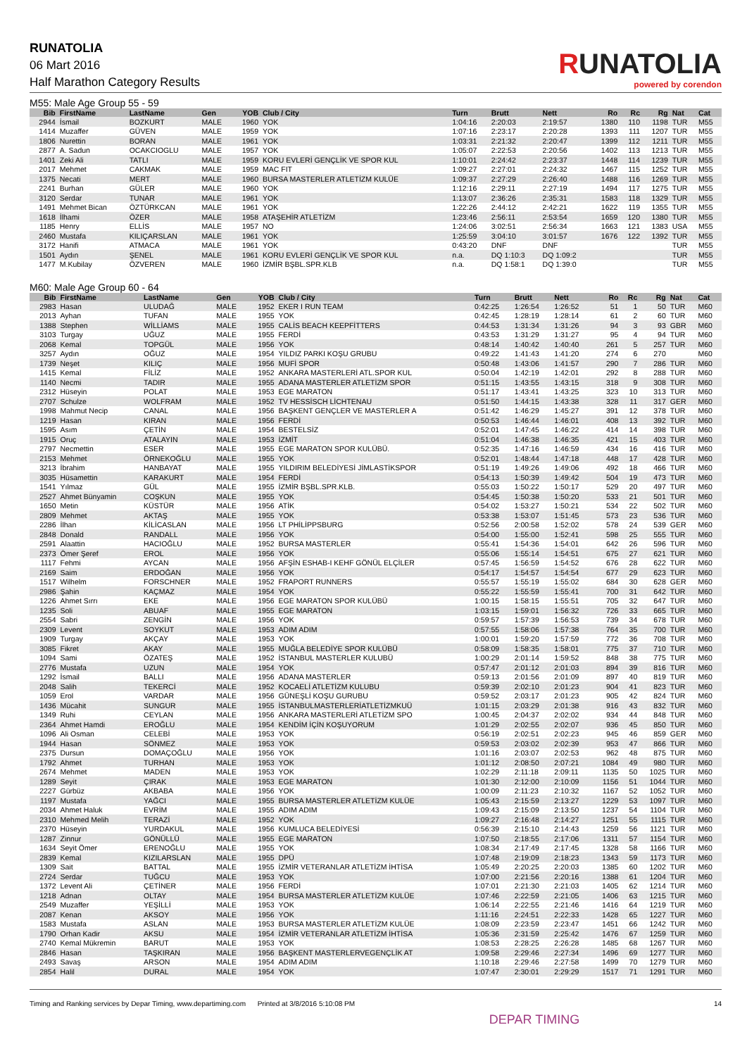RUNATOLIA
06 Mart 2016
Half Marathon Category Results
RUNATOLIA
powered by corendon
M55: Male Age Group 55 - 59
| Bib | FirstName | LastName | Gen | YOB | Club / City | Turn | Brutt | Nett | Ro | Rc | Rg | Nat | Cat |
| --- | --- | --- | --- | --- | --- | --- | --- | --- | --- | --- | --- | --- | --- |
| 2944 | İsmail | BOZKURT | MALE | 1960 | YOK | 1:04:16 | 2:20:03 | 2:19:57 | 1380 | 110 | 1198 | TUR | M55 |
| 1414 | Muzaffer | GÜVEN | MALE | 1959 | YOK | 1:07:16 | 2:23:17 | 2:20:28 | 1393 | 111 | 1207 | TUR | M55 |
| 1806 | Nurettin | BORAN | MALE | 1961 | YOK | 1:03:31 | 2:21:32 | 2:20:47 | 1399 | 112 | 1211 | TUR | M55 |
| 2877 | A. Sadun | OCAKCIOGLU | MALE | 1957 | YOK | 1:05:07 | 2:22:53 | 2:20:56 | 1402 | 113 | 1213 | TUR | M55 |
| 1401 | Zeki Ali | TATLI | MALE | 1959 | KORU EVLERİ GENÇLİK VE SPOR KUL | 1:10:01 | 2:24:42 | 2:23:37 | 1448 | 114 | 1239 | TUR | M55 |
| 2017 | Mehmet | CAKMAK | MALE | 1959 | MAC FIT | 1:09:27 | 2:27:01 | 2:24:32 | 1467 | 115 | 1252 | TUR | M55 |
| 1375 | Necati | MERT | MALE | 1960 | BURSA MASTERLER ATLETİZM KULÜE | 1:09:37 | 2:27:29 | 2:26:40 | 1488 | 116 | 1269 | TUR | M55 |
| 2241 | Burhan | GÜLER | MALE | 1960 | YOK | 1:12:16 | 2:29:11 | 2:27:19 | 1494 | 117 | 1275 | TUR | M55 |
| 3120 | Serdar | TUNAR | MALE | 1961 | YOK | 1:13:07 | 2:36:26 | 2:35:31 | 1583 | 118 | 1329 | TUR | M55 |
| 1491 | Mehmet Bican | ÖZTÜRKCAN | MALE | 1961 | YOK | 1:22:26 | 2:44:12 | 2:42:21 | 1622 | 119 | 1355 | TUR | M55 |
| 1618 | İlhami | ÖZER | MALE | 1958 | ATAŞEHİR ATLETİZM | 1:23:46 | 2:56:11 | 2:53:54 | 1659 | 120 | 1380 | TUR | M55 |
| 1185 | Henry | ELLİS | MALE | 1957 | NO | 1:24:06 | 3:02:51 | 2:56:34 | 1663 | 121 | 1383 | USA | M55 |
| 2460 | Mustafa | KILIÇARSLAN | MALE | 1961 | YOK | 1:25:59 | 3:04:10 | 3:01:57 | 1676 | 122 | 1392 | TUR | M55 |
| 3172 | Hanifi | ATMACA | MALE | 1961 | YOK | 0:43:20 | DNF | DNF | | | | TUR | M55 |
| 1501 | Aydın | ŞENEL | MALE | 1961 | KORU EVLERİ GENÇLİK VE SPOR KUL | n.a. | DQ 1:10:3 | DQ 1:09:2 | | | | TUR | M55 |
| 1477 | M.Kubilay | ÖZVEREN | MALE | 1960 | İZMİR BŞBL.SPR.KLB | n.a. | DQ 1:58:1 | DQ 1:39:0 | | | | TUR | M55 |
M60: Male Age Group 60 - 64
| Bib | FirstName | LastName | Gen | YOB | Club / City | Turn | Brutt | Nett | Ro | Rc | Rg | Nat | Cat |
| --- | --- | --- | --- | --- | --- | --- | --- | --- | --- | --- | --- | --- | --- |
| 2983 | Hasan | ULUDAĞ | MALE | 1952 | EKER I RUN TEAM | 0:42:25 | 1:26:54 | 1:26:52 | 51 | 1 | 50 | TUR | M60 |
| 2013 | Ayhan | TUFAN | MALE | 1955 | YOK | 0:42:45 | 1:28:19 | 1:28:14 | 61 | 2 | 60 | TUR | M60 |
| 1388 | Stephen | WİLLİAMS | MALE | 1955 | CALİS BEACH KEEPFİTTERS | 0:44:53 | 1:31:34 | 1:31:26 | 94 | 3 | 93 | GBR | M60 |
| 3103 | Turgay | UĞUZ | MALE | 1955 | FERDİ | 0:43:53 | 1:31:29 | 1:31:27 | 95 | 4 | 94 | TUR | M60 |
| 2068 | Kemal | TOPGÜL | MALE | 1956 | YOK | 0:48:14 | 1:40:42 | 1:40:40 | 261 | 5 | 257 | TUR | M60 |
| 3257 | Aydın | OĞUZ | MALE | 1954 | YILDIZ PARKI KOŞU GRUBU | 0:49:22 | 1:41:43 | 1:41:20 | 274 | 6 | 270 | | M60 |
| 1739 | Neşet | KILIÇ | MALE | 1956 | MUFİ SPOR | 0:50:48 | 1:43:06 | 1:41:57 | 290 | 7 | 286 | TUR | M60 |
| 1415 | Kemal | FİLİZ | MALE | 1952 | ANKARA MASTERLERİ ATL.SPOR KUL | 0:50:04 | 1:42:19 | 1:42:01 | 292 | 8 | 288 | TUR | M60 |
| 1140 | Necmi | TADIR | MALE | 1955 | ADANA MASTERLER ATLETİZM SPOR | 0:51:15 | 1:43:55 | 1:43:15 | 318 | 9 | 308 | TUR | M60 |
| 2312 | Hüseyin | POLAT | MALE | 1953 | EGE MARATON | 0:51:17 | 1:43:41 | 1:43:25 | 323 | 10 | 313 | TUR | M60 |
| 2707 | Schulze | WOLFRAM | MALE | 1952 | TV HESSİSCH LİCHTENAU | 0:51:50 | 1:44:15 | 1:43:38 | 328 | 11 | 317 | GER | M60 |
| 1998 | Mahmut Necip | CANAL | MALE | 1956 | BAŞKENT GENÇLER VE MASTERLER A | 0:51:42 | 1:46:29 | 1:45:27 | 391 | 12 | 378 | TUR | M60 |
| 1219 | Hasan | KIRAN | MALE | 1956 | FERDİ | 0:50:53 | 1:46:44 | 1:46:01 | 408 | 13 | 392 | TUR | M60 |
| 1595 | Asım | ÇETİN | MALE | 1954 | BESTELSİZ | 0:52:01 | 1:47:45 | 1:46:22 | 414 | 14 | 398 | TUR | M60 |
| 1915 | Oruç | ATALAYIN | MALE | 1953 | İZMİT | 0:51:04 | 1:46:38 | 1:46:35 | 421 | 15 | 403 | TUR | M60 |
| 2797 | Necmettin | ESER | MALE | 1955 | EGE MARATON SPOR KULÜBÜ. | 0:52:35 | 1:47:16 | 1:46:59 | 434 | 16 | 416 | TUR | M60 |
| 2153 | Mehmet | ÖRNEKOĞLU | MALE | 1955 | YOK | 0:52:01 | 1:48:44 | 1:47:18 | 448 | 17 | 428 | TUR | M60 |
| 3213 | İbrahim | HANBAYAT | MALE | 1955 | YILDIRIM BELEDİYESİ JİMLASTİKSPOR | 0:51:19 | 1:49:26 | 1:49:06 | 492 | 18 | 466 | TUR | M60 |
| 3035 | Hüsamettin | KARAKURT | MALE | 1954 | FERDİ | 0:54:13 | 1:50:39 | 1:49:42 | 504 | 19 | 473 | TUR | M60 |
| 1541 | Yılmaz | GÜL | MALE | 1955 | İZMİR BŞBL.SPR.KLB. | 0:55:03 | 1:50:22 | 1:50:17 | 529 | 20 | 497 | TUR | M60 |
| 2527 | Ahmet Bünyamin | COŞKUN | MALE | 1955 | YOK | 0:54:45 | 1:50:38 | 1:50:20 | 533 | 21 | 501 | TUR | M60 |
| 1650 | Metin | KÜSTÜR | MALE | 1956 | ATİK | 0:54:02 | 1:53:27 | 1:50:21 | 534 | 22 | 502 | TUR | M60 |
| 2809 | Mehmet | AKTAŞ | MALE | 1955 | YOK | 0:53:38 | 1:53:07 | 1:51:45 | 573 | 23 | 536 | TUR | M60 |
| 2286 | İlhan | KİLİCASLAN | MALE | 1956 | LT PHİLİPPSBURG | 0:52:56 | 2:00:58 | 1:52:02 | 578 | 24 | 539 | GER | M60 |
| 2848 | Donald | RANDALL | MALE | 1956 | YOK | 0:54:00 | 1:55:00 | 1:52:41 | 598 | 25 | 555 | TUR | M60 |
| 2591 | Alaattin | HACIOĞLU | MALE | 1952 | BURSA MASTERLER | 0:55:41 | 1:54:36 | 1:54:01 | 642 | 26 | 596 | TUR | M60 |
| 2373 | Ömer Şeref | EROL | MALE | 1956 | YOK | 0:55:06 | 1:55:14 | 1:54:51 | 675 | 27 | 621 | TUR | M60 |
| 1117 | Fehmi | AYCAN | MALE | 1956 | AFŞİN ESHAB-I KEHF GÖNÜL ELÇİLER | 0:57:45 | 1:56:59 | 1:54:52 | 676 | 28 | 622 | TUR | M60 |
| 2169 | Saim | ERDOĞAN | MALE | 1956 | YOK | 0:54:17 | 1:54:57 | 1:54:54 | 677 | 29 | 623 | TUR | M60 |
| 1517 | Wilhelm | FORSCHNER | MALE | 1952 | FRAPORT RUNNERS | 0:55:57 | 1:55:19 | 1:55:02 | 684 | 30 | 628 | GER | M60 |
| 2986 | Şahin | KAÇMAZ | MALE | 1954 | YOK | 0:55:22 | 1:55:59 | 1:55:41 | 700 | 31 | 642 | TUR | M60 |
| 1226 | Ahmet Sırrı | EKE | MALE | 1956 | EGE MARATON SPOR KULÜBÜ | 1:00:15 | 1:58:15 | 1:55:51 | 705 | 32 | 647 | TUR | M60 |
| 1235 | Soli | ABUAF | MALE | 1955 | EGE MARATON | 1:03:15 | 1:59:01 | 1:56:32 | 726 | 33 | 665 | TUR | M60 |
| 2554 | Sabri | ZENGİN | MALE | 1956 | YOK | 0:59:57 | 1:57:39 | 1:56:53 | 739 | 34 | 678 | TUR | M60 |
| 2309 | Levent | SOYKUT | MALE | 1953 | ADIM ADIM | 0:57:55 | 1:58:06 | 1:57:38 | 764 | 35 | 700 | TUR | M60 |
| 1909 | Turgay | AKÇAY | MALE | 1953 | YOK | 1:00:01 | 1:59:20 | 1:57:59 | 772 | 36 | 708 | TUR | M60 |
| 3085 | Fikret | AKAY | MALE | 1955 | MUĞLA BELEDİYE SPOR KULÜBÜ | 0:58:09 | 1:58:35 | 1:58:01 | 775 | 37 | 710 | TUR | M60 |
| 1094 | Sami | ÖZATEŞ | MALE | 1952 | İSTANBUL MASTERLER KULUBÜ | 1:00:29 | 2:01:14 | 1:59:52 | 848 | 38 | 775 | TUR | M60 |
| 2776 | Mustafa | UZUN | MALE | 1954 | YOK | 0:57:47 | 2:01:12 | 2:01:03 | 894 | 39 | 816 | TUR | M60 |
| 1292 | İsmail | BALLI | MALE | 1956 | ADANA MASTERLER | 0:59:13 | 2:01:56 | 2:01:09 | 897 | 40 | 819 | TUR | M60 |
| 2048 | Salih | TEKERCİ | MALE | 1952 | KOCAELİ ATLETİZM KULUBU | 0:59:39 | 2:02:10 | 2:01:23 | 904 | 41 | 823 | TUR | M60 |
| 1059 | Erol | VARDAR | MALE | 1956 | GÜNEŞLİ KOŞU GURUBU | 0:59:52 | 2:03:17 | 2:01:23 | 905 | 42 | 824 | TUR | M60 |
| 1436 | Mücahit | SUNGUR | MALE | 1955 | İSTANBULMASTERLERİATLETİZMKUÜ | 1:01:15 | 2:03:29 | 2:01:38 | 916 | 43 | 832 | TUR | M60 |
| 1349 | Ruhi | CEYLAN | MALE | 1956 | ANKARA MASTERLERİ ATLETİZM SPO | 1:00:45 | 2:04:37 | 2:02:02 | 934 | 44 | 848 | TUR | M60 |
| 2364 | Ahmet Hamdi | EROĞLU | MALE | 1954 | KENDİM İÇİN KOŞUYORUM | 1:01:29 | 2:02:55 | 2:02:07 | 936 | 45 | 850 | TUR | M60 |
| 1096 | Ali Osman | CELEBİ | MALE | 1953 | YOK | 0:56:19 | 2:02:51 | 2:02:23 | 945 | 46 | 859 | GER | M60 |
| 1944 | Hasan | SÖNMEZ | MALE | 1953 | YOK | 0:59:53 | 2:03:02 | 2:02:39 | 953 | 47 | 866 | TUR | M60 |
| 2375 | Dursun | DOMAÇOĞLU | MALE | 1956 | YOK | 1:01:16 | 2:03:07 | 2:02:53 | 962 | 48 | 875 | TUR | M60 |
| 1792 | Ahmet | TURHAN | MALE | 1953 | YOK | 1:01:12 | 2:08:50 | 2:07:21 | 1084 | 49 | 980 | TUR | M60 |
| 2674 | Mehmet | MADEN | MALE | 1953 | YOK | 1:02:29 | 2:11:18 | 2:09:11 | 1135 | 50 | 1025 | TUR | M60 |
| 1289 | Seyit | ÇIRAK | MALE | 1953 | EGE MARATON | 1:01:30 | 2:12:00 | 2:10:09 | 1156 | 51 | 1044 | TUR | M60 |
| 2227 | Gürbüz | AKBABA | MALE | 1956 | YOK | 1:00:09 | 2:11:23 | 2:10:32 | 1167 | 52 | 1052 | TUR | M60 |
| 1197 | Mustafa | YAĞCI | MALE | 1955 | BURSA MASTERLER ATLETİZM KULÜE | 1:05:43 | 2:15:59 | 2:13:27 | 1229 | 53 | 1097 | TUR | M60 |
| 2034 | Ahmet Haluk | EVRİM | MALE | 1955 | ADIM ADIM | 1:09:43 | 2:15:09 | 2:13:50 | 1237 | 54 | 1104 | TUR | M60 |
| 2310 | Mehmed Melih | TERAZİ | MALE | 1952 | YOK | 1:09:27 | 2:16:48 | 2:14:27 | 1251 | 55 | 1115 | TUR | M60 |
| 2370 | Hüseyin | YURDAKUL | MALE | 1956 | KUMLUCA BELEDİYESİ | 0:56:39 | 2:15:10 | 2:14:43 | 1259 | 56 | 1121 | TUR | M60 |
| 1287 | Zinnur | GÖNÜLLÜ | MALE | 1955 | EGE MARATON | 1:07:50 | 2:18:55 | 2:17:06 | 1311 | 57 | 1154 | TUR | M60 |
| 1634 | Seyit Ömer | ERENOĞLU | MALE | 1955 | YOK | 1:08:34 | 2:17:49 | 2:17:45 | 1328 | 58 | 1166 | TUR | M60 |
| 2839 | Kemal | KIZILARSLAN | MALE | 1955 | DPÜ | 1:07:48 | 2:19:09 | 2:18:23 | 1343 | 59 | 1173 | TUR | M60 |
| 1309 | Sait | BATTAL | MALE | 1955 | İZMİR VETERANLAR ATLETİZM İHTİSA | 1:05:49 | 2:20:25 | 2:20:03 | 1385 | 60 | 1202 | TUR | M60 |
| 2724 | Serdar | TUĞCU | MALE | 1953 | YOK | 1:07:00 | 2:21:56 | 2:20:16 | 1388 | 61 | 1204 | TUR | M60 |
| 1372 | Levent Ali | ÇETİNER | MALE | 1956 | FERDİ | 1:07:01 | 2:21:30 | 2:21:03 | 1405 | 62 | 1214 | TUR | M60 |
| 1218 | Adnan | OLTAY | MALE | 1954 | BURSA MASTERLER ATLETİZM KULÜE | 1:07:46 | 2:22:59 | 2:21:05 | 1406 | 63 | 1215 | TUR | M60 |
| 2549 | Muzaffer | YEŞİLLİ | MALE | 1953 | YOK | 1:06:14 | 2:22:55 | 2:21:46 | 1416 | 64 | 1219 | TUR | M60 |
| 2087 | Kenan | AKSOY | MALE | 1956 | YOK | 1:11:16 | 2:24:51 | 2:22:33 | 1428 | 65 | 1227 | TUR | M60 |
| 1583 | Mustafa | ASLAN | MALE | 1953 | BURSA MASTERLER ATLETİZM KULÜE | 1:08:09 | 2:23:59 | 2:23:47 | 1451 | 66 | 1242 | TUR | M60 |
| 1790 | Orhan Kadir | AKSU | MALE | 1954 | İZMİR VETERANLAR ATLETİZM İHTİSA | 1:05:36 | 2:31:59 | 2:25:42 | 1476 | 67 | 1259 | TUR | M60 |
| 2740 | Kemal Mükremin | BARUT | MALE | 1953 | YOK | 1:08:53 | 2:28:25 | 2:26:28 | 1485 | 68 | 1267 | TUR | M60 |
| 2846 | Hasan | TAŞKIRAN | MALE | 1956 | BAŞKENT MASTERLERVEGENÇLİK AT | 1:09:58 | 2:29:46 | 2:27:34 | 1496 | 69 | 1277 | TUR | M60 |
| 2493 | Savaş | ARSON | MALE | 1954 | ADIM ADIM | 1:10:18 | 2:29:46 | 2:27:58 | 1499 | 70 | 1279 | TUR | M60 |
| 2854 | Halil | DURAL | MALE | 1954 | YOK | 1:07:47 | 2:30:01 | 2:29:29 | 1517 | 71 | 1291 | TUR | M60 |
Timing and Ranking services by Depar Timing, www.departiming.com Printed at 3/8/2016 5:10:08 PM
DEPAR TIMING
14